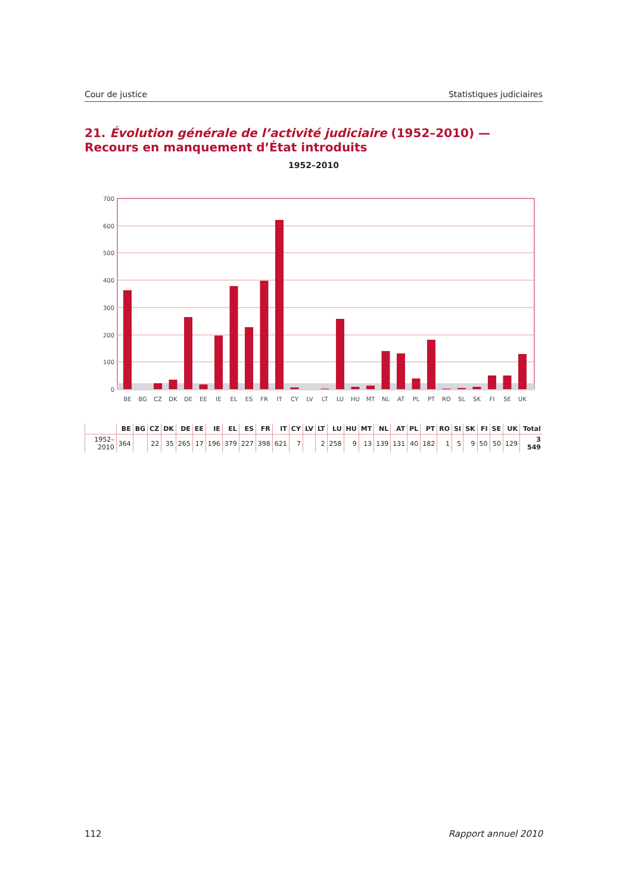Cour de justice Statistiques judiciaires
21. Évolution générale de l’activité judiciaire (1952–2010) — Recours en manquement d’État introduits
1952–2010
0
100
200
300
400
500
600
700
BE
BG
CZ
DK
DE
EE
IE
EL
ES
FR
IT
CY
LV
LT
LU
HU
MT
NL
AT
PL
PT
RO
SL
SK
FI
SE
UK
| | BE | BG | CZ | DK | DE | EE | IE | EL | ES | FR | IT | CY | LV | LT | LU | HU | MT | NL | AT | PL | PT | RO | SI | SK | FI | SE | UK | Total |
| --- | --- | --- | --- | --- | --- | --- | --- | --- | --- | --- | --- | --- | --- | --- | --- | --- | --- | --- | --- | --- | --- | --- | --- | --- | --- | --- | --- | --- |
| 1952–2010 | 364 | | 22 | 35 | 265 | 17 | 196 | 379 | 227 | 398 | 621 | 7 | | 2 | 258 | 9 | 13 | 139 | 131 | 40 | 182 | 1 | 5 | 9 | 50 | 50 | 129 | 3 549 |
112 Rapport annuel 2010